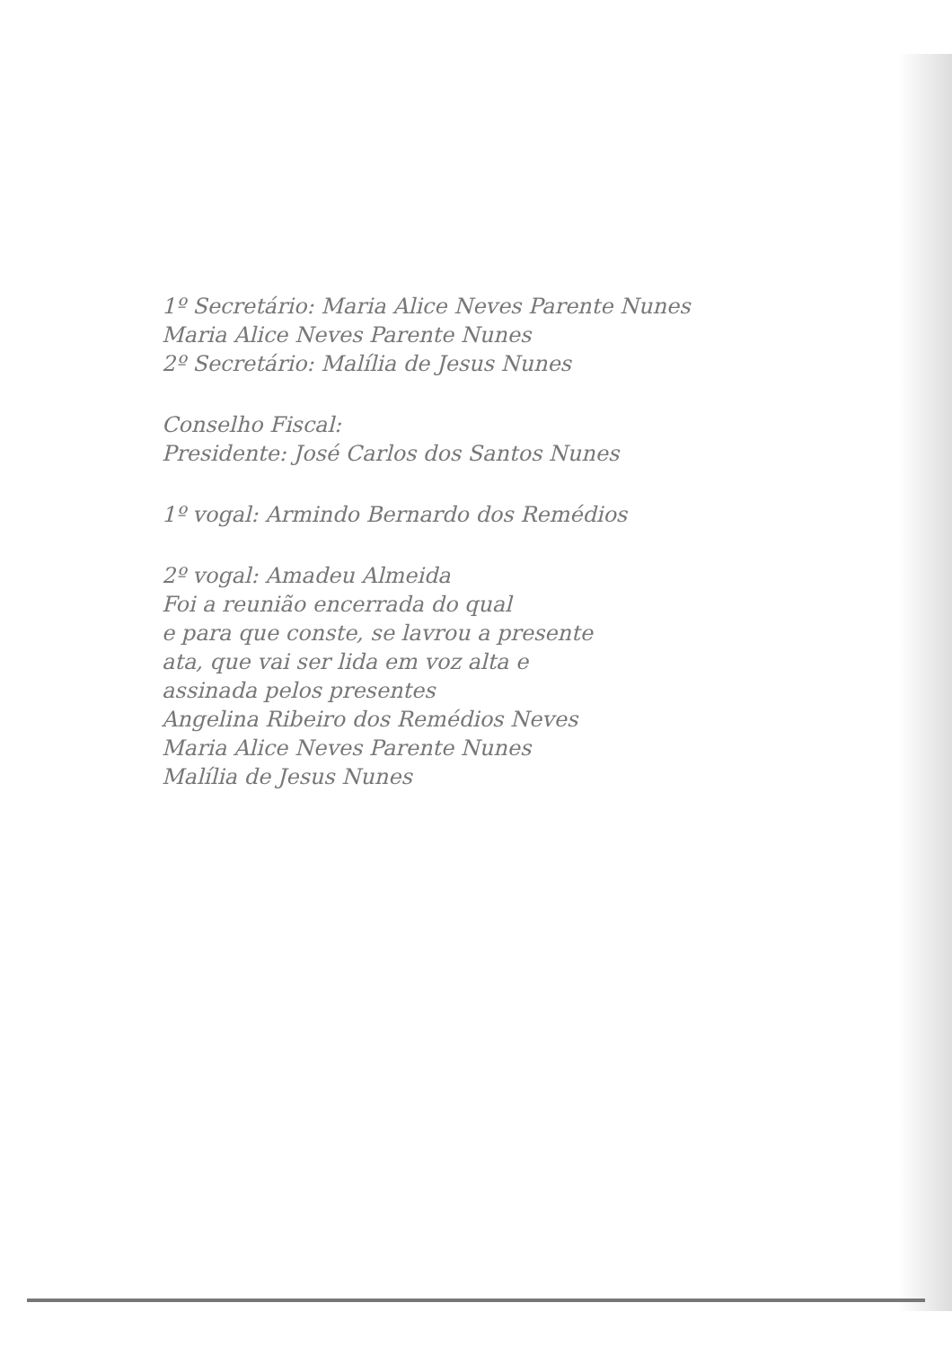1º Secretário: Maria Alice Neves Parente Nunes
Maria Alice Neves Parente Nunes
2º Secretário: Malília de Jesus Nunes
Conselho Fiscal:
Presidente: José Carlos dos Santos Nunes
1º vogal: Armindo Bernardo dos Remédios
2º vogal: Amadeu Almeida
Foi a reunião encerrada do qual
e para que conste, se lavrou a presente
ata, que vai ser lida em voz alta e
assinada pelos presentes
Angelina Ribeiro dos Remédios Neves
Maria Alice Neves Parente Nunes
Malília de Jesus Nunes